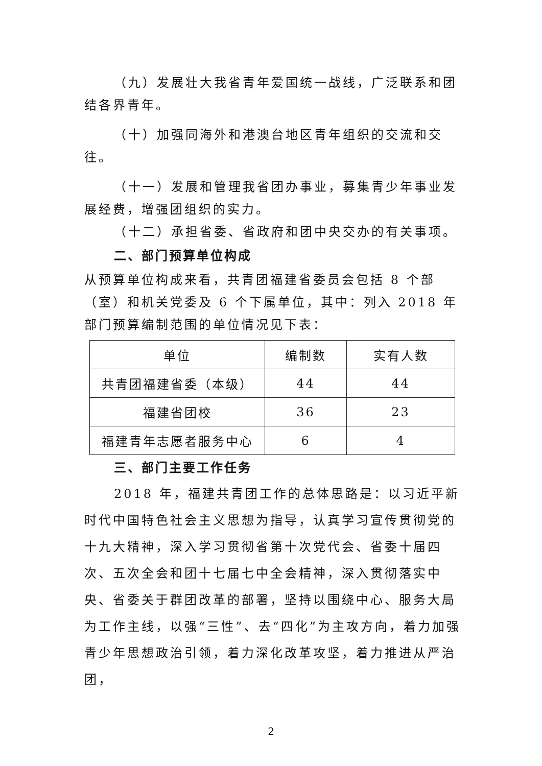（九）发展壮大我省青年爱国统一战线，广泛联系和团
结各界青年。
（十）加强同海外和港澳台地区青年组织的交流和交
往。
（十一）发展和管理我省团办事业，募集青少年事业发
展经费，增强团组织的实力。
（十二）承担省委、省政府和团中央交办的有关事项。
二、部门预算单位构成
从预算单位构成来看，共青团福建省委员会包括 8 个部（室）和机关党委及 6 个下属单位，其中：列入 2018 年部门预算编制范围的单位情况见下表：
| 单位 | 编制数 | 实有人数 |
| --- | --- | --- |
| 共青团福建省委（本级） | 44 | 44 |
| 福建省团校 | 36 | 23 |
| 福建青年志愿者服务中心 | 6 | 4 |
三、部门主要工作任务
2018 年，福建共青团工作的总体思路是：以习近平新时代中国特色社会主义思想为指导，认真学习宣传贯彻党的十九大精神，深入学习贯彻省第十次党代会、省委十届四次、五次全会和团十七届七中全会精神，深入贯彻落实中央、省委关于群团改革的部署，坚持以围绕中心、服务大局为工作主线，以强“三性”、去“四化”为主攻方向，着力加强青少年思想政治引领，着力深化改革攻坚，着力推进从严治团，
2